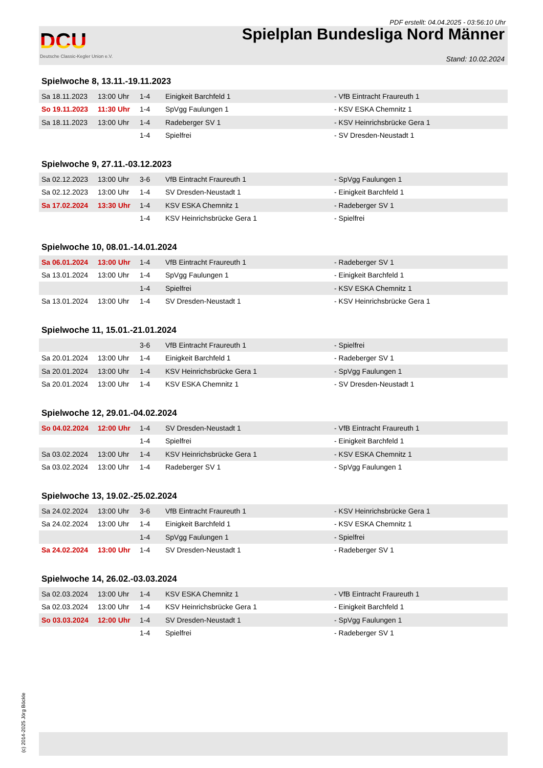PDF erstellt: 04.04.2025 - 03:56:10 Uhr
DCU
Deutsche Classic-Kegler Union e.V.
Spielplan Bundesliga Nord Männer
Stand: 10.02.2024
Spielwoche 8, 13.11.-19.11.2023
| Sa 18.11.2023 | 13:00 Uhr | 1-4 | Einigkeit Barchfeld 1 | - VfB Eintracht Fraureuth 1 |
| So 19.11.2023 | 11:30 Uhr | 1-4 | SpVgg Faulungen 1 | - KSV ESKA Chemnitz 1 |
| Sa 18.11.2023 | 13:00 Uhr | 1-4 | Radeberger SV 1 | - KSV Heinrichsbrücke Gera 1 |
| | | 1-4 | Spielfrei | - SV Dresden-Neustadt 1 |
Spielwoche 9, 27.11.-03.12.2023
| Sa 02.12.2023 | 13:00 Uhr | 3-6 | VfB Eintracht Fraureuth 1 | - SpVgg Faulungen 1 |
| Sa 02.12.2023 | 13:00 Uhr | 1-4 | SV Dresden-Neustadt 1 | - Einigkeit Barchfeld 1 |
| Sa 17.02.2024 | 13:30 Uhr | 1-4 | KSV ESKA Chemnitz 1 | - Radeberger SV 1 |
| | | 1-4 | KSV Heinrichsbrücke Gera 1 | - Spielfrei |
Spielwoche 10, 08.01.-14.01.2024
| Sa 06.01.2024 | 13:00 Uhr | 1-4 | VfB Eintracht Fraureuth 1 | - Radeberger SV 1 |
| Sa 13.01.2024 | 13:00 Uhr | 1-4 | SpVgg Faulungen 1 | - Einigkeit Barchfeld 1 |
| | | 1-4 | Spielfrei | - KSV ESKA Chemnitz 1 |
| Sa 13.01.2024 | 13:00 Uhr | 1-4 | SV Dresden-Neustadt 1 | - KSV Heinrichsbrücke Gera 1 |
Spielwoche 11, 15.01.-21.01.2024
| | | 3-6 | VfB Eintracht Fraureuth 1 | - Spielfrei |
| Sa 20.01.2024 | 13:00 Uhr | 1-4 | Einigkeit Barchfeld 1 | - Radeberger SV 1 |
| Sa 20.01.2024 | 13:00 Uhr | 1-4 | KSV Heinrichsbrücke Gera 1 | - SpVgg Faulungen 1 |
| Sa 20.01.2024 | 13:00 Uhr | 1-4 | KSV ESKA Chemnitz 1 | - SV Dresden-Neustadt 1 |
Spielwoche 12, 29.01.-04.02.2024
| So 04.02.2024 | 12:00 Uhr | 1-4 | SV Dresden-Neustadt 1 | - VfB Eintracht Fraureuth 1 |
| | | 1-4 | Spielfrei | - Einigkeit Barchfeld 1 |
| Sa 03.02.2024 | 13:00 Uhr | 1-4 | KSV Heinrichsbrücke Gera 1 | - KSV ESKA Chemnitz 1 |
| Sa 03.02.2024 | 13:00 Uhr | 1-4 | Radeberger SV 1 | - SpVgg Faulungen 1 |
Spielwoche 13, 19.02.-25.02.2024
| Sa 24.02.2024 | 13:00 Uhr | 3-6 | VfB Eintracht Fraureuth 1 | - KSV Heinrichsbrücke Gera 1 |
| Sa 24.02.2024 | 13:00 Uhr | 1-4 | Einigkeit Barchfeld 1 | - KSV ESKA Chemnitz 1 |
| | | 1-4 | SpVgg Faulungen 1 | - Spielfrei |
| Sa 24.02.2024 | 13:00 Uhr | 1-4 | SV Dresden-Neustadt 1 | - Radeberger SV 1 |
Spielwoche 14, 26.02.-03.03.2024
| Sa 02.03.2024 | 13:00 Uhr | 1-4 | KSV ESKA Chemnitz 1 | - VfB Eintracht Fraureuth 1 |
| Sa 02.03.2024 | 13:00 Uhr | 1-4 | KSV Heinrichsbrücke Gera 1 | - Einigkeit Barchfeld 1 |
| So 03.03.2024 | 12:00 Uhr | 1-4 | SV Dresden-Neustadt 1 | - SpVgg Faulungen 1 |
| | | 1-4 | Spielfrei | - Radeberger SV 1 |
(c) 2014-2025 Jörg Böckle